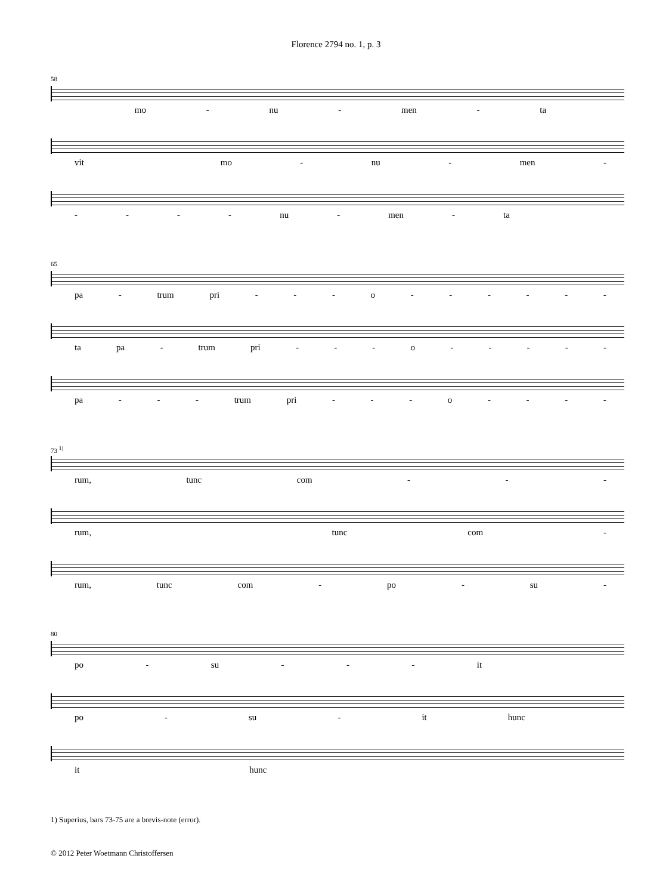Florence 2794 no. 1, p. 3
58
mo - nu - men - ta
vit mo - nu - men -
- - - - nu - men - ta
65
pa - trum pri - - - o - - - - - -
ta pa - trum pri - - - o - - - - -
pa - - - trum pri - - - o - - - -
73 <sup>1)</sup>
rum, tunc com - - -
rum, tunc com -
rum, tunc com - po - su -
80
po - su - - - it
po - su - it hunc
it hunc
1) Superius, bars 73-75 are a brevis-note (error).
© 2012 Peter Woetmann Christoffersen